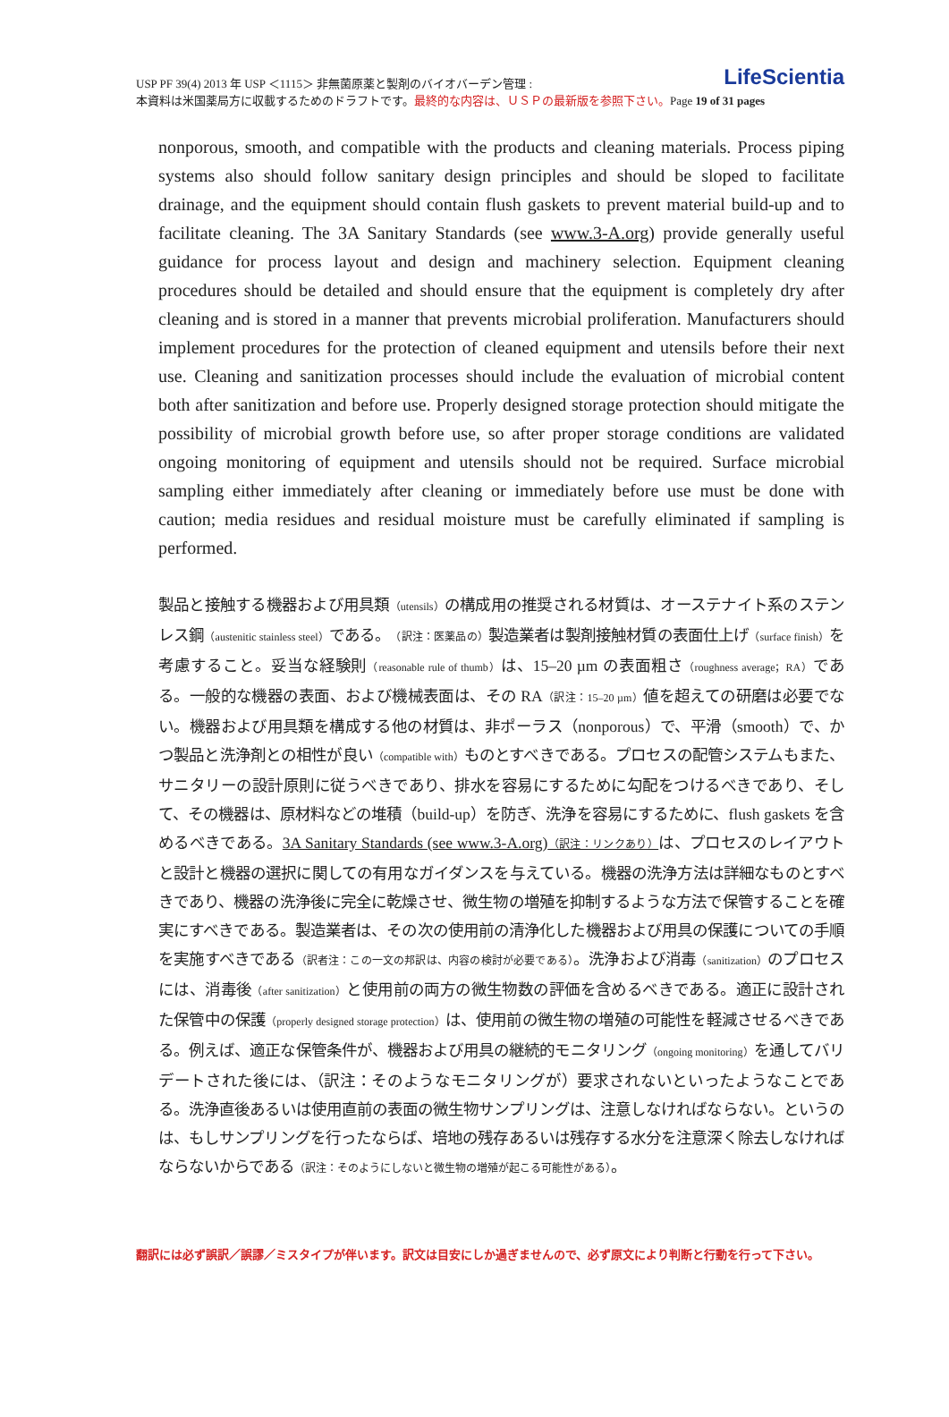USP PF 39(4) 2013 年 USP ＜1115＞ 非無菌原薬と製剤のバイオバーデン管理 :
本資料は米国薬局方に収載するためのドラフトです。最終的な内容は、ＵＳＰの最新版を参照下さい。Page 19 of 31 pages
LifeScientia
nonporous, smooth, and compatible with the products and cleaning materials. Process piping systems also should follow sanitary design principles and should be sloped to facilitate drainage, and the equipment should contain flush gaskets to prevent material build-up and to facilitate cleaning. The 3A Sanitary Standards (see www.3-A.org) provide generally useful guidance for process layout and design and machinery selection. Equipment cleaning procedures should be detailed and should ensure that the equipment is completely dry after cleaning and is stored in a manner that prevents microbial proliferation. Manufacturers should implement procedures for the protection of cleaned equipment and utensils before their next use. Cleaning and sanitization processes should include the evaluation of microbial content both after sanitization and before use. Properly designed storage protection should mitigate the possibility of microbial growth before use, so after proper storage conditions are validated ongoing monitoring of equipment and utensils should not be required. Surface microbial sampling either immediately after cleaning or immediately before use must be done with caution; media residues and residual moisture must be carefully eliminated if sampling is performed.
製品と接触する機器および用具類（utensils）の構成用の推奨される材質は、オーステナイト系のステンレス鋼（austenitic stainless steel）である。（訳注：医薬品の）製造業者は製剤接触材質の表面仕上げ（surface finish）を考慮すること。妥当な経験則（reasonable rule of thumb）は、15–20 µm の表面粗さ（roughness average；RA）である。一般的な機器の表面、および機械表面は、その RA（訳注：15–20 µm）値を超えての研磨は必要でない。機器および用具類を構成する他の材質は、非ポーラス（nonporous）で、平滑（smooth）で、かつ製品と洗浄剤との相性が良い（compatible with）ものとすべきである。プロセスの配管システムもまた、サニタリーの設計原則に従うべきであり、排水を容易にするために勾配をつけるべきであり、そして、その機器は、原材料などの堆積（build-up）を防ぎ、洗浄を容易にするために、flush gaskets を含めるべきである。3A Sanitary Standards (see www.3-A.org)（訳注：リンクあり）は、プロセスのレイアウトと設計と機器の選択に関しての有用なガイダンスを与えている。機器の洗浄方法は詳細なものとすべきであり、機器の洗浄後に完全に乾燥させ、微生物の増殖を抑制するような方法で保管することを確実にすべきである。製造業者は、その次の使用前の清浄化した機器および用具の保護についての手順を実施すべきである（訳者注：この一文の邦訳は、内容の検討が必要である）。洗浄および消毒（sanitization）のプロセスには、消毒後（after sanitization）と使用前の両方の微生物数の評価を含めるべきである。適正に設計された保管中の保護（properly designed storage protection）は、使用前の微生物の増殖の可能性を軽減させるべきである。例えば、適正な保管条件が、機器および用具の継続的モニタリング（ongoing monitoring）を通してバリデートされた後には、（訳注：そのようなモニタリングが）要求されないといったようなことである。洗浄直後あるいは使用直前の表面の微生物サンプリングは、注意しなければならない。というのは、もしサンプリングを行ったならば、培地の残存あるいは残存する水分を注意深く除去しなければならないからである（訳注：そのようにしないと微生物の増殖が起こる可能性がある）。
翻訳には必ず誤訳／誤謬／ミスタイプが伴います。訳文は目安にしか過ぎませんので、必ず原文により判断と行動を行って下さい。